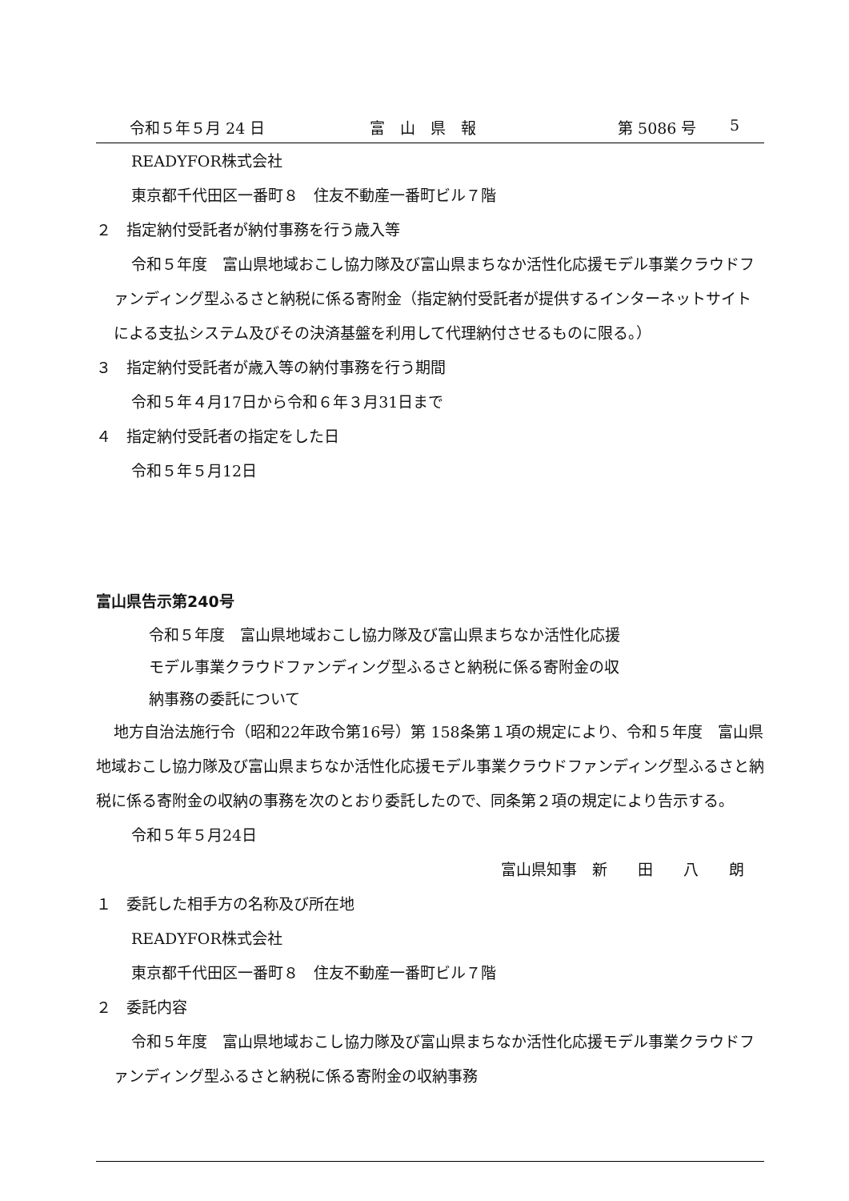令和５年５月 24 日 富　山　県　報 第 5086 号 5
READYFOR株式会社
東京都千代田区一番町８　住友不動産一番町ビル７階
２　指定納付受託者が納付事務を行う歳入等
令和５年度　富山県地域おこし協力隊及び富山県まちなか活性化応援モデル事業クラウドファンディング型ふるさと納税に係る寄附金（指定納付受託者が提供するインターネットサイトによる支払システム及びその決済基盤を利用して代理納付させるものに限る。）
３　指定納付受託者が歳入等の納付事務を行う期間
令和５年４月17日から令和６年３月31日まで
４　指定納付受託者の指定をした日
令和５年５月12日
富山県告示第240号
令和５年度　富山県地域おこし協力隊及び富山県まちなか活性化応援
モデル事業クラウドファンディング型ふるさと納税に係る寄附金の収
納事務の委託について
地方自治法施行令（昭和22年政令第16号）第 158条第１項の規定により、令和５年度　富山県地域おこし協力隊及び富山県まちなか活性化応援モデル事業クラウドファンディング型ふるさと納税に係る寄附金の収納の事務を次のとおり委託したので、同条第２項の規定により告示する。
令和５年５月24日
富山県知事　新　　田　　八　　朗
１　委託した相手方の名称及び所在地
READYFOR株式会社
東京都千代田区一番町８　住友不動産一番町ビル７階
２　委託内容
令和５年度　富山県地域おこし協力隊及び富山県まちなか活性化応援モデル事業クラウドファンディング型ふるさと納税に係る寄附金の収納事務